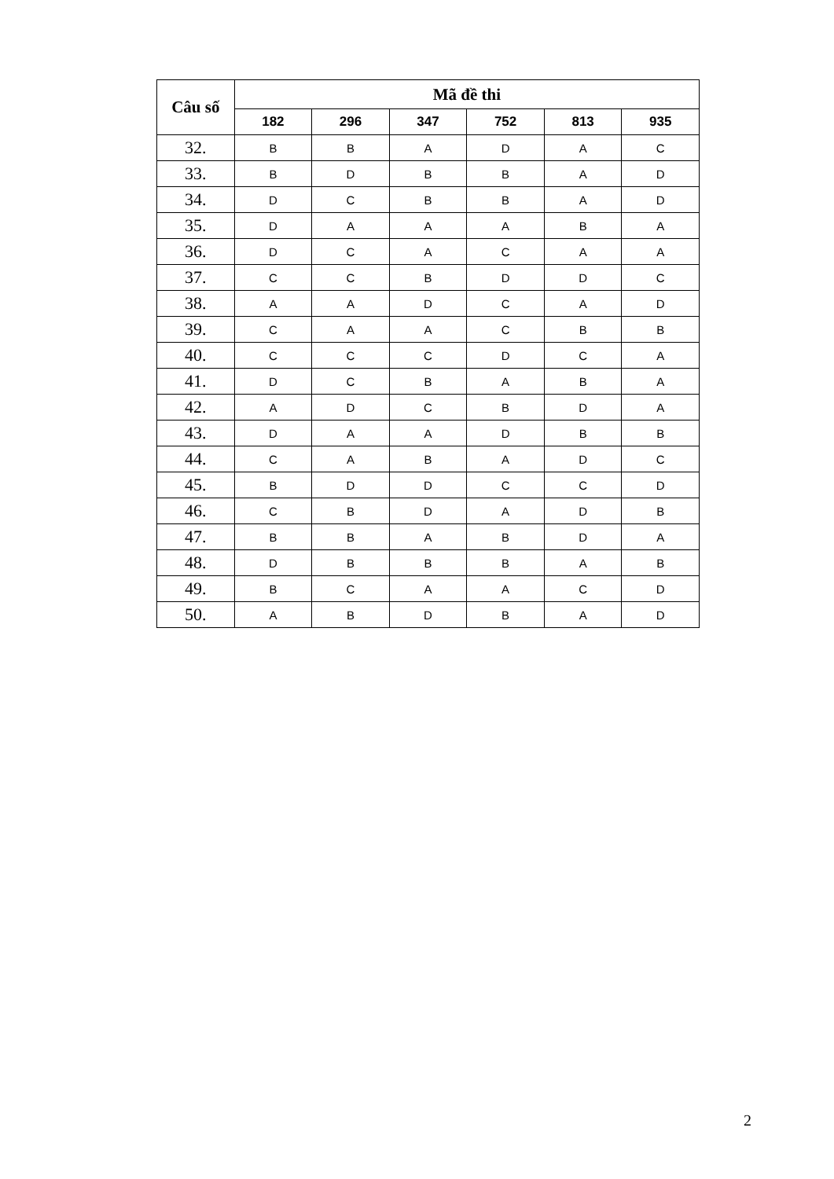| Câu số | Mã đề thi | | | | | |
| --- | --- | --- | --- | --- | --- | --- |
| | 182 | 296 | 347 | 752 | 813 | 935 |
| 32. | B | B | A | D | A | C |
| 33. | B | D | B | B | A | D |
| 34. | D | C | B | B | A | D |
| 35. | D | A | A | A | B | A |
| 36. | D | C | A | C | A | A |
| 37. | C | C | B | D | D | C |
| 38. | A | A | D | C | A | D |
| 39. | C | A | A | C | B | B |
| 40. | C | C | C | D | C | A |
| 41. | D | C | B | A | B | A |
| 42. | A | D | C | B | D | A |
| 43. | D | A | A | D | B | B |
| 44. | C | A | B | A | D | C |
| 45. | B | D | D | C | C | D |
| 46. | C | B | D | A | D | B |
| 47. | B | B | A | B | D | A |
| 48. | D | B | B | B | A | B |
| 49. | B | C | A | A | C | D |
| 50. | A | B | D | B | A | D |
2